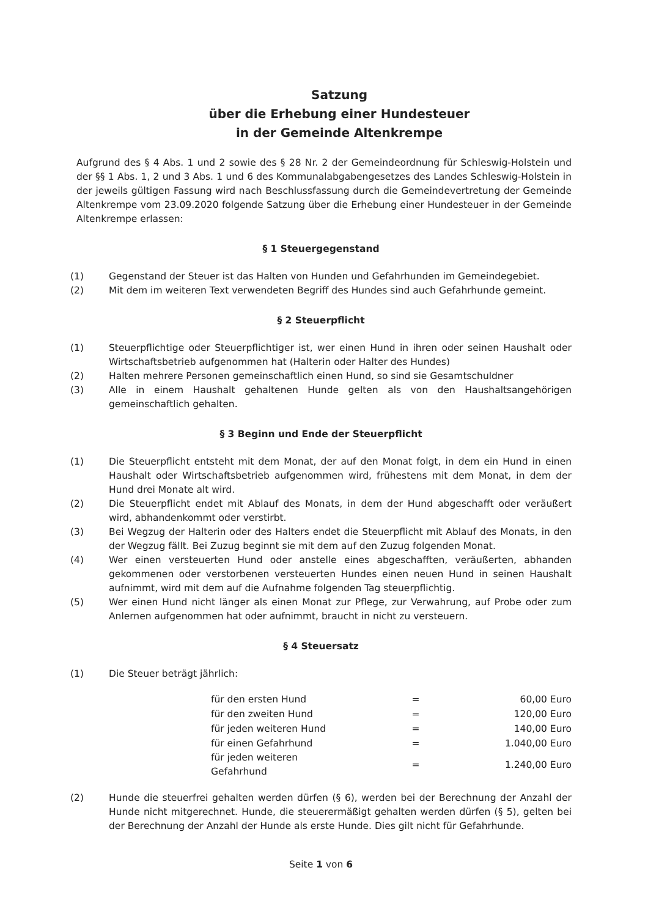Satzung
über die Erhebung einer Hundesteuer
in der Gemeinde Altenkrempe
Aufgrund des § 4 Abs. 1 und 2 sowie des § 28 Nr. 2 der Gemeindeordnung für Schleswig-Holstein und der §§ 1 Abs. 1, 2 und 3 Abs. 1 und 6 des Kommunalabgabengesetzes des Landes Schleswig-Holstein in der jeweils gültigen Fassung wird nach Beschlussfassung durch die Gemeindevertretung der Gemeinde Altenkrempe vom 23.09.2020 folgende Satzung über die Erhebung einer Hundesteuer in der Gemeinde Altenkrempe erlassen:
§ 1 Steuergegenstand
(1) Gegenstand der Steuer ist das Halten von Hunden und Gefahrhunden im Gemeindegebiet.
(2) Mit dem im weiteren Text verwendeten Begriff des Hundes sind auch Gefahrhunde gemeint.
§ 2 Steuerpflicht
(1) Steuerpflichtige oder Steuerpflichtiger ist, wer einen Hund in ihren oder seinen Haushalt oder Wirtschaftsbetrieb aufgenommen hat (Halterin oder Halter des Hundes)
(2) Halten mehrere Personen gemeinschaftlich einen Hund, so sind sie Gesamtschuldner
(3) Alle in einem Haushalt gehaltenen Hunde gelten als von den Haushaltsangehörigen gemeinschaftlich gehalten.
§ 3 Beginn und Ende der Steuerpflicht
(1) Die Steuerpflicht entsteht mit dem Monat, der auf den Monat folgt, in dem ein Hund in einen Haushalt oder Wirtschaftsbetrieb aufgenommen wird, frühestens mit dem Monat, in dem der Hund drei Monate alt wird.
(2) Die Steuerpflicht endet mit Ablauf des Monats, in dem der Hund abgeschafft oder veräußert wird, abhandenkommt oder verstirbt.
(3) Bei Wegzug der Halterin oder des Halters endet die Steuerpflicht mit Ablauf des Monats, in den der Wegzug fällt. Bei Zuzug beginnt sie mit dem auf den Zuzug folgenden Monat.
(4) Wer einen versteuerten Hund oder anstelle eines abgeschafften, veräußerten, abhanden gekommenen oder verstorbenen versteuerten Hundes einen neuen Hund in seinen Haushalt aufnimmt, wird mit dem auf die Aufnahme folgenden Tag steuerpflichtig.
(5) Wer einen Hund nicht länger als einen Monat zur Pflege, zur Verwahrung, auf Probe oder zum Anlernen aufgenommen hat oder aufnimmt, braucht in nicht zu versteuern.
§ 4 Steuersatz
(1) Die Steuer beträgt jährlich:
| für den ersten Hund | = | 60,00 Euro |
| für den zweiten Hund | = | 120,00 Euro |
| für jeden weiteren Hund | = | 140,00 Euro |
| für einen Gefahrhund | = | 1.040,00 Euro |
| für jeden weiteren Gefahrhund | = | 1.240,00 Euro |
(2) Hunde die steuerfrei gehalten werden dürfen (§ 6), werden bei der Berechnung der Anzahl der Hunde nicht mitgerechnet. Hunde, die steuerermäßigt gehalten werden dürfen (§ 5), gelten bei der Berechnung der Anzahl der Hunde als erste Hunde. Dies gilt nicht für Gefahrhunde.
Seite 1 von 6